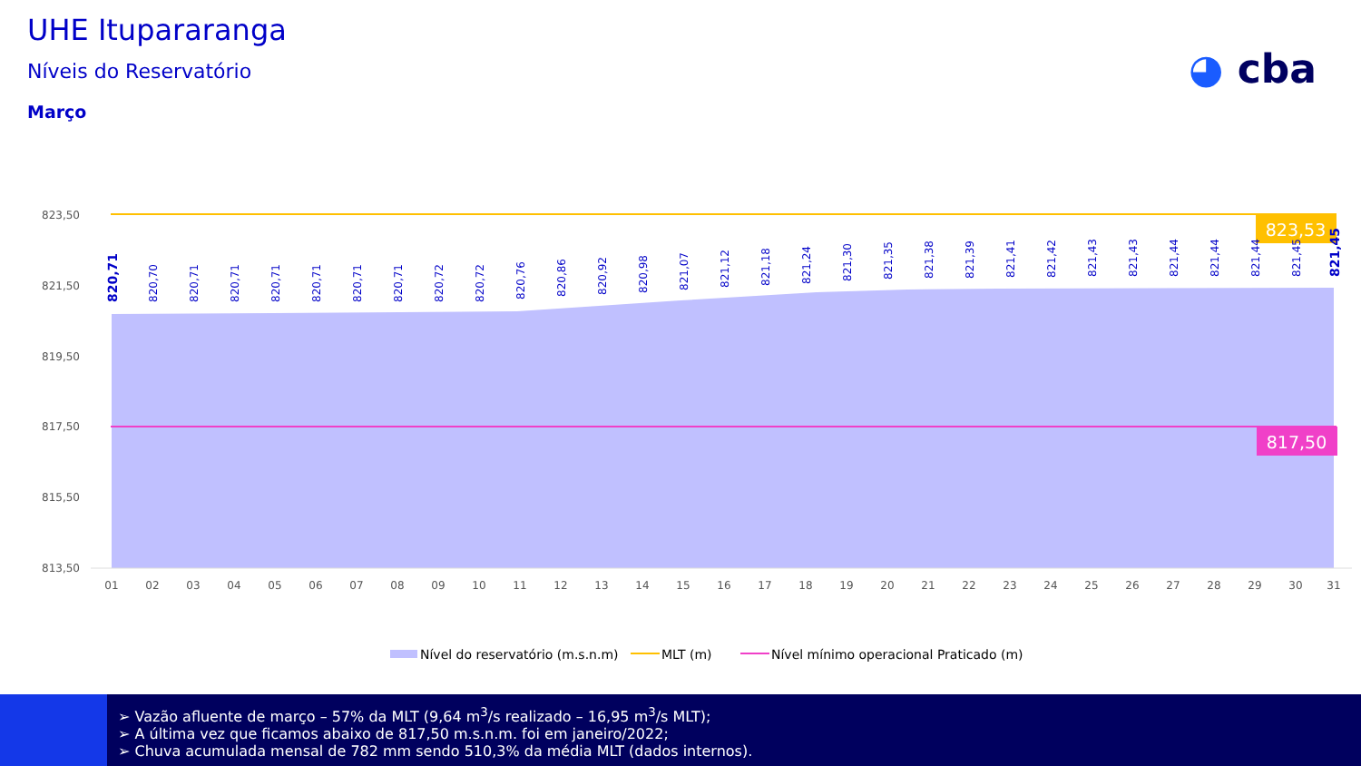UHE Itupararanga
Níveis do Reservatório
Março
◕ cba
823,53
817,50
823,50
821,50
819,50
817,50
815,50
813,50
01
02
03
04
05
06
07
08
09
10
11
12
13
14
15
16
17
18
19
20
21
22
23
24
25
26
27
28
29
30
31
820,71
820,70
820,71
820,71
820,71
820,71
820,71
820,71
820,72
820,72
820,76
820,86
820,92
820,98
821,07
821,12
821,18
821,24
821,30
821,35
821,38
821,39
821,41
821,42
821,43
821,43
821,44
821,44
821,44
821,45
821,45
Nível do reservatório (m.s.n.m)
MLT (m)
Nível mínimo operacional Praticado (m)
➢ Vazão afluente de março – 57% da MLT (9,64 m<sup>3</sup>/s realizado – 16,95 m<sup>3</sup>/s MLT);
➢ A última vez que ficamos abaixo de 817,50 m.s.n.m. foi em janeiro/2022;
➢ Chuva acumulada mensal de 782 mm sendo 510,3% da média MLT (dados internos).